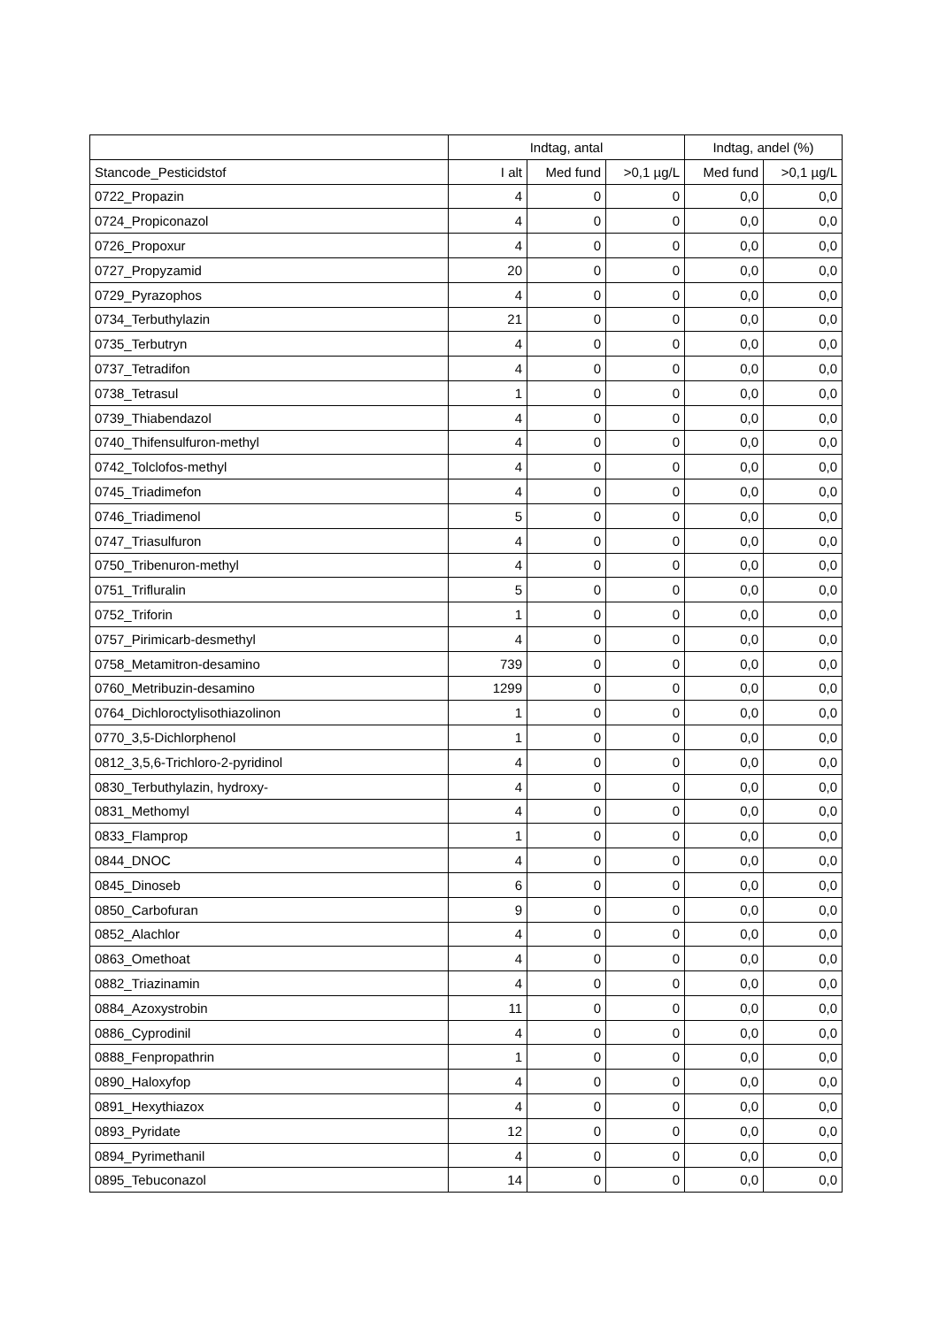| | Indtag, antal | | | Indtag, andel (%) | |
| --- | --- | --- | --- | --- | --- |
| Stancode_Pesticidstof | I alt | Med fund | >0,1 µg/L | Med fund | >0,1 µg/L |
| 0722_Propazin | 4 | 0 | 0 | 0,0 | 0,0 |
| 0724_Propiconazol | 4 | 0 | 0 | 0,0 | 0,0 |
| 0726_Propoxur | 4 | 0 | 0 | 0,0 | 0,0 |
| 0727_Propyzamid | 20 | 0 | 0 | 0,0 | 0,0 |
| 0729_Pyrazophos | 4 | 0 | 0 | 0,0 | 0,0 |
| 0734_Terbuthylazin | 21 | 0 | 0 | 0,0 | 0,0 |
| 0735_Terbutryn | 4 | 0 | 0 | 0,0 | 0,0 |
| 0737_Tetradifon | 4 | 0 | 0 | 0,0 | 0,0 |
| 0738_Tetrasul | 1 | 0 | 0 | 0,0 | 0,0 |
| 0739_Thiabendazol | 4 | 0 | 0 | 0,0 | 0,0 |
| 0740_Thifensulfuron-methyl | 4 | 0 | 0 | 0,0 | 0,0 |
| 0742_Tolclofos-methyl | 4 | 0 | 0 | 0,0 | 0,0 |
| 0745_Triadimefon | 4 | 0 | 0 | 0,0 | 0,0 |
| 0746_Triadimenol | 5 | 0 | 0 | 0,0 | 0,0 |
| 0747_Triasulfuron | 4 | 0 | 0 | 0,0 | 0,0 |
| 0750_Tribenuron-methyl | 4 | 0 | 0 | 0,0 | 0,0 |
| 0751_Trifluralin | 5 | 0 | 0 | 0,0 | 0,0 |
| 0752_Triforin | 1 | 0 | 0 | 0,0 | 0,0 |
| 0757_Pirimicarb-desmethyl | 4 | 0 | 0 | 0,0 | 0,0 |
| 0758_Metamitron-desamino | 739 | 0 | 0 | 0,0 | 0,0 |
| 0760_Metribuzin-desamino | 1299 | 0 | 0 | 0,0 | 0,0 |
| 0764_Dichloroctylisothiazolinon | 1 | 0 | 0 | 0,0 | 0,0 |
| 0770_3,5-Dichlorphenol | 1 | 0 | 0 | 0,0 | 0,0 |
| 0812_3,5,6-Trichloro-2-pyridinol | 4 | 0 | 0 | 0,0 | 0,0 |
| 0830_Terbuthylazin, hydroxy- | 4 | 0 | 0 | 0,0 | 0,0 |
| 0831_Methomyl | 4 | 0 | 0 | 0,0 | 0,0 |
| 0833_Flamprop | 1 | 0 | 0 | 0,0 | 0,0 |
| 0844_DNOC | 4 | 0 | 0 | 0,0 | 0,0 |
| 0845_Dinoseb | 6 | 0 | 0 | 0,0 | 0,0 |
| 0850_Carbofuran | 9 | 0 | 0 | 0,0 | 0,0 |
| 0852_Alachlor | 4 | 0 | 0 | 0,0 | 0,0 |
| 0863_Omethoat | 4 | 0 | 0 | 0,0 | 0,0 |
| 0882_Triazinamin | 4 | 0 | 0 | 0,0 | 0,0 |
| 0884_Azoxystrobin | 11 | 0 | 0 | 0,0 | 0,0 |
| 0886_Cyprodinil | 4 | 0 | 0 | 0,0 | 0,0 |
| 0888_Fenpropathrin | 1 | 0 | 0 | 0,0 | 0,0 |
| 0890_Haloxyfop | 4 | 0 | 0 | 0,0 | 0,0 |
| 0891_Hexythiazox | 4 | 0 | 0 | 0,0 | 0,0 |
| 0893_Pyridate | 12 | 0 | 0 | 0,0 | 0,0 |
| 0894_Pyrimethanil | 4 | 0 | 0 | 0,0 | 0,0 |
| 0895_Tebuconazol | 14 | 0 | 0 | 0,0 | 0,0 |